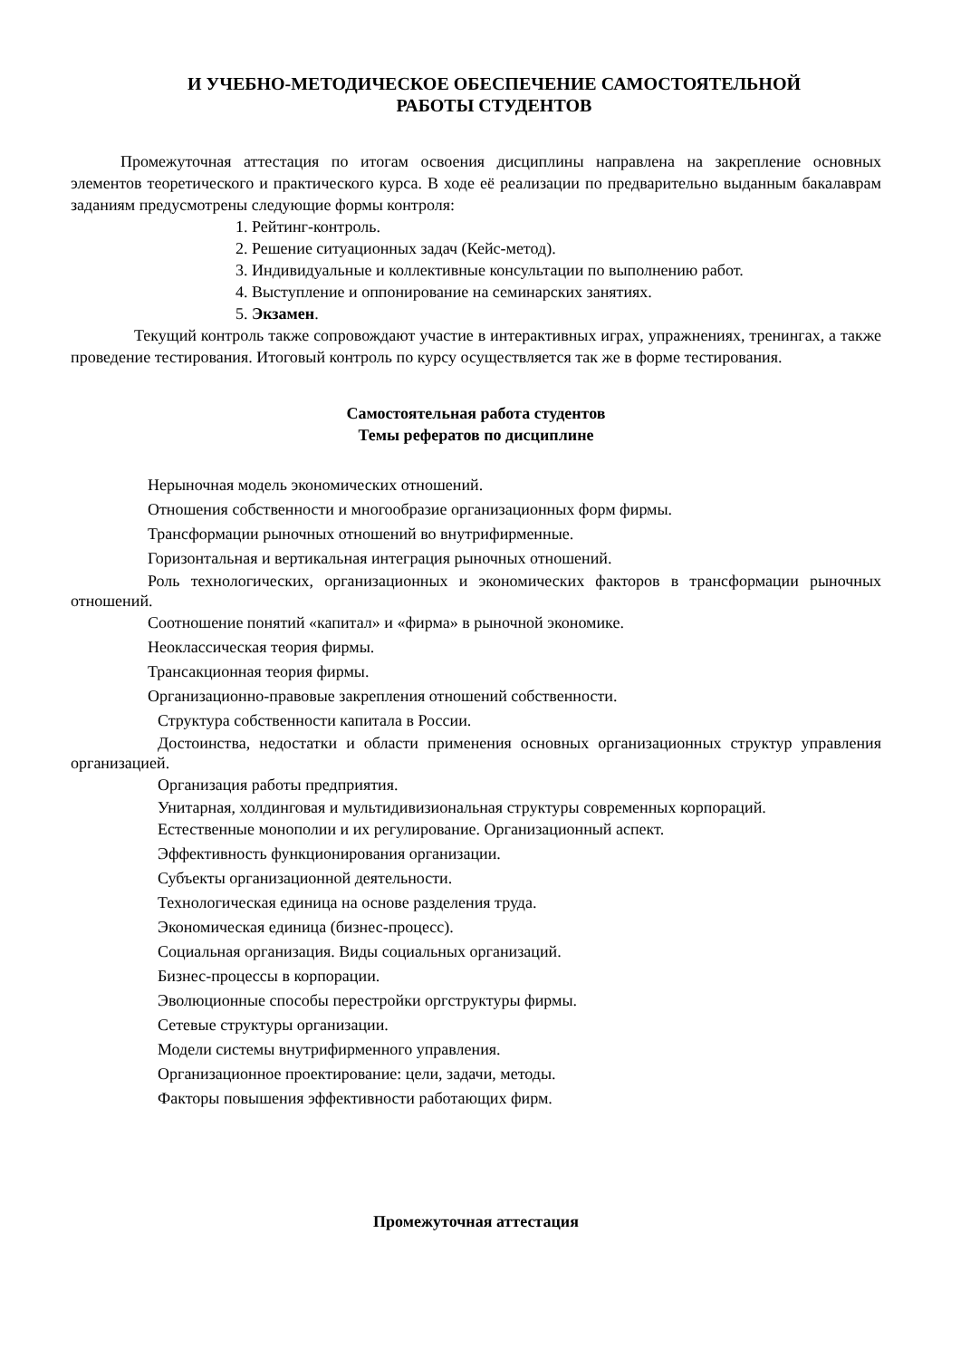И УЧЕБНО-МЕТОДИЧЕСКОЕ ОБЕСПЕЧЕНИЕ САМОСТОЯТЕЛЬНОЙ
РАБОТЫ СТУДЕНТОВ
Промежуточная аттестация по итогам освоения дисциплины направлена на закрепление основных элементов теоретического и практического курса. В ходе её реализации по предварительно выданным бакалаврам заданиям предусмотрены следующие формы контроля:
1. Рейтинг-контроль.
2. Решение ситуационных задач (Кейс-метод).
3. Индивидуальные и коллективные консультации по выполнению работ.
4. Выступление и оппонирование на семинарских занятиях.
5. Экзамен.
Текущий контроль также сопровождают участие в интерактивных играх, упражнениях, тренингах, а также проведение тестирования. Итоговый контроль по курсу осуществляется так же в форме тестирования.
Самостоятельная работа студентов
Темы рефератов по дисциплине
Нерыночная модель экономических отношений.
Отношения собственности и многообразие организационных форм фирмы.
Трансформации рыночных отношений во внутрифирменные.
Горизонтальная и вертикальная интеграция рыночных отношений.
Роль технологических, организационных и экономических факторов в трансформации рыночных отношений.
Соотношение понятий «капитал» и «фирма» в рыночной экономике.
Неоклассическая теория фирмы.
Трансакционная теория фирмы.
Организационно-правовые закрепления отношений собственности.
Структура собственности капитала в России.
Достоинства, недостатки и области применения основных организационных структур управления организацией.
Организация работы предприятия.
Унитарная, холдинговая и мультидивизиональная структуры современных корпораций.
Естественные монополии и их регулирование. Организационный аспект.
Эффективность функционирования организации.
Субъекты организационной деятельности.
Технологическая единица на основе разделения труда.
Экономическая единица (бизнес-процесс).
Социальная организация. Виды социальных организаций.
Бизнес-процессы в корпорации.
Эволюционные способы перестройки оргструктуры фирмы.
Сетевые структуры организации.
Модели системы внутрифирменного управления.
Организационное проектирование: цели, задачи, методы.
Факторы повышения эффективности работающих фирм.
Промежуточная аттестация